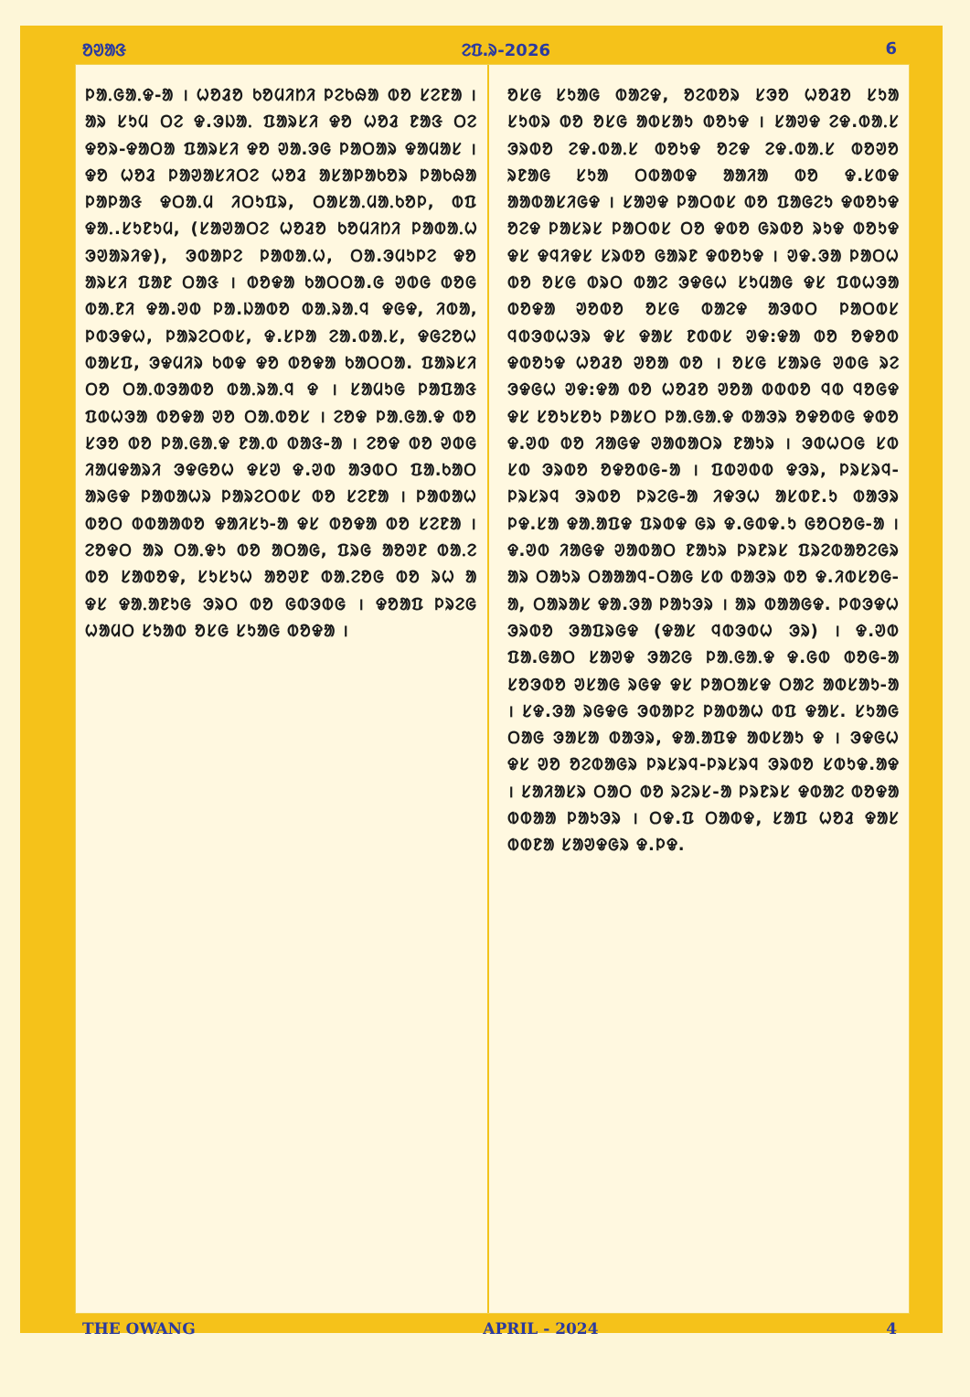ᱚᱣᱟᱝ ᱮᱯ.ᱨ-2026 6
ᱞᱟᱹᱜᱟᱹᱫ-ᱟ । ᱦᱚᱲᱚ ᱠᱚᱢᱤᱴᱤ ᱞᱮᱠᱷᱟ ᱵᱚ ᱥᱮᱱᱟ । ᱟᱨ ᱥᱩᱢ ᱛᱮ ᱫ.ᱳᱡᱟᱹ ᱯᱟᱨᱥᱤ ᱫᱚ ᱦᱚᱲ ᱱᱟᱝ ᱛᱮ ᱫᱚᱨ-ᱫᱟᱛᱟ ᱯᱟᱨᱥᱤ ᱫᱚ ᱣᱟ.ᱳᱜ ᱞᱟᱛᱟᱨ ᱫᱟᱢᱟᱥ । ᱫᱚ ᱦᱚᱲ ᱞᱟᱣᱟᱥᱤᱛᱮ ᱦᱚᱲ ᱟᱥᱟᱞᱟᱠᱚᱨ ᱞᱟᱠᱷᱟ ᱞᱟᱞᱟᱝ ᱫᱛᱟᱹᱢ ᱤᱛᱩᱯᱨ, ᱛᱟᱥᱟᱹᱢᱟᱹᱠᱚᱞ, ᱵᱯ ᱫᱟᱹ.ᱥᱩᱱᱩᱢ, (ᱥᱟᱣᱟᱛᱮ ᱦᱚᱲᱚ ᱠᱚᱢᱤᱴᱤ ᱞᱟᱵᱟᱹᱦ ᱳᱣᱟᱨᱤᱫ), ᱳᱵᱟᱞᱮ ᱞᱟᱵᱟᱹᱦ, ᱛᱟ.ᱳᱢᱩᱞᱮ ᱫᱚ ᱟᱨᱥᱤ ᱯᱟᱱ ᱛᱟᱝ । ᱵᱚᱫᱟ ᱠᱟᱛᱛᱟ.ᱜ ᱣᱵᱜ ᱵᱚᱜ ᱵᱟᱹᱱᱤ ᱫᱟ.ᱣᱵ ᱞᱟ.ᱡᱟᱵᱚ ᱵᱟᱹᱨᱟᱹᱧ ᱫᱜᱫ, ᱤᱵᱟ, ᱞᱵᱳᱫᱦ, ᱞᱟᱨᱮᱛᱵᱥ, ᱫ.ᱥᱞᱟ ᱮᱟ.ᱵᱟᱹᱥ, ᱫᱜᱮᱚᱦ ᱵᱟᱥᱯ, ᱳᱫᱢᱤᱨ ᱠᱵᱫ ᱫᱚ ᱵᱚᱫᱟ ᱠᱟᱛᱛᱟ. ᱯᱟᱨᱥᱤ ᱛᱚ ᱛᱟᱹᱵᱳᱟᱵᱚ ᱵᱟᱹᱨᱟᱹᱧ ᱫ । ᱥᱟᱢᱩᱜ ᱞᱟᱯᱟᱝ ᱯᱵᱦᱳᱟ ᱵᱚᱫᱟ ᱣᱚ ᱛᱟᱹᱵᱚᱥ । ᱮᱚᱫ ᱞᱟᱹᱜᱟᱹᱫ ᱵᱚ ᱥᱳᱚ ᱵᱚ ᱞᱟᱹᱜᱟᱹᱫ ᱱᱟᱹᱵ ᱵᱟᱝ-ᱟ । ᱮᱚᱫ ᱵᱚ ᱣᱵᱜ ᱤᱟᱢᱫᱟᱨᱤ ᱳᱫᱜᱚᱦ ᱫᱥᱣ ᱫ.ᱣᱵ ᱟᱳᱵᱛ ᱯᱟ.ᱠᱟᱛ ᱟᱨᱜᱫ ᱞᱟᱵᱟᱦᱨ ᱞᱟᱨᱮᱛᱵᱥ ᱵᱚ ᱥᱮᱱᱟ । ᱞᱟᱵᱟᱦ ᱵᱚᱛ ᱵᱵᱟᱟᱵᱚ ᱫᱟᱤᱥᱩ-ᱟ ᱫᱥ ᱵᱚᱫᱟ ᱵᱚ ᱥᱮᱱᱟ । ᱮᱚᱫᱛ ᱟᱨ ᱛᱟᱹᱫᱩ ᱵᱚ ᱟᱛᱟᱜ, ᱯᱨᱜ ᱟᱚᱣᱱ ᱵᱟᱹᱮ ᱵᱚ ᱥᱟᱵᱚᱫ, ᱥᱩᱥᱩᱦ ᱟᱚᱣᱱ ᱵᱟᱹᱮᱚᱜ ᱵᱚ ᱨᱦ ᱟ ᱫᱥ ᱫᱟᱹᱟᱱᱩᱜ ᱳᱨᱛ ᱵᱚ ᱜᱵᱳᱵᱜ । ᱫᱚᱟᱯ ᱞᱨᱮᱜ ᱦᱟᱢᱛ ᱥᱩᱟᱵ ᱚᱥᱜ ᱥᱩᱟᱜ ᱵᱚᱫᱟ ।
ᱚᱥᱜ ᱥᱩᱟᱜ ᱵᱟᱮᱫ, ᱚᱮᱵᱚᱨ ᱥᱳᱚ ᱦᱚᱲᱚ ᱥᱩᱟ ᱥᱩᱵᱨ ᱵᱚ ᱚᱥᱜ ᱟᱵᱥᱟᱩ ᱵᱚᱩᱫ । ᱥᱟᱣᱫ ᱮᱫ.ᱵᱟᱹᱥ ᱳᱨᱵᱚ ᱮᱫ.ᱵᱟᱹᱥ ᱵᱚᱩᱫ ᱚᱮᱫ ᱮᱫ.ᱵᱟᱹᱥ ᱵᱚᱣᱚ ᱨᱱᱟᱜ ᱥᱩᱟ ᱛᱵᱟᱵᱫ ᱟᱟᱤᱟ ᱵᱚ ᱫ.ᱥᱵᱫ ᱟᱟᱵᱟᱥᱤᱜᱫ । ᱥᱟᱣᱫ ᱞᱟᱛᱵᱥ ᱵᱚ ᱯᱟᱜᱮᱩ ᱫᱵᱚᱩᱫ ᱚᱮᱫ ᱞᱟᱥᱨᱥ ᱞᱟᱛᱵᱥ ᱛᱚ ᱫᱵᱚ ᱜᱨᱵᱚ ᱨᱩᱫ ᱵᱚᱩᱫ ᱫᱥ ᱫᱧᱤᱫᱥ ᱥᱨᱵᱚ ᱜᱟᱨᱱ ᱫᱵᱚᱩᱫ । ᱣᱫ.ᱳᱟ ᱞᱟᱛᱦ ᱵᱚ ᱚᱥᱜ ᱵᱨᱛ ᱵᱟᱮ ᱳᱫᱜᱦ ᱥᱩᱢᱟᱜ ᱫᱥ ᱯᱵᱦᱳᱟ ᱵᱚᱫᱟ ᱣᱚᱵᱚ ᱚᱥᱜ ᱵᱟᱮᱫ ᱟᱳᱵᱛ ᱞᱟᱛᱵᱥ ᱧᱵᱳᱵᱦᱳᱨ ᱫᱥ ᱫᱟᱥ ᱱᱵᱵᱥ ᱣᱫ:ᱫᱟ ᱵᱚ ᱚᱫᱚᱵ ᱫᱵᱚᱩᱫ ᱦᱚᱲᱚ ᱣᱚᱟ ᱵᱚ । ᱚᱥᱜ ᱥᱟᱨᱜ ᱣᱵᱜ ᱨᱮ ᱳᱫᱜᱦ ᱣᱫ:ᱫᱟ ᱵᱚ ᱦᱚᱲᱚ ᱣᱚᱟ ᱵᱵᱵᱚ ᱧᱵ ᱧᱚᱜᱫ ᱫᱥ ᱥᱚᱩᱥᱚᱩ ᱞᱟᱥᱛ ᱞᱟᱹᱜᱟᱹᱫ ᱵᱟᱳᱨ ᱚᱫᱚᱵᱜ ᱫᱵᱚ ᱫ.ᱣᱵ ᱵᱚ ᱤᱟᱜᱫ ᱣᱟᱵᱟᱛᱨ ᱱᱟᱩᱨ । ᱳᱵᱦᱛᱜ ᱥᱵ ᱥᱵ ᱳᱨᱵᱚ ᱚᱫᱚᱵᱜ-ᱟ । ᱯᱵᱣᱵᱵ ᱫᱳᱨ, ᱞᱨᱥᱨᱧ-ᱞᱨᱥᱨᱧ ᱳᱨᱵᱚ ᱞᱨᱮᱜ-ᱟ ᱤᱫᱳᱦ ᱟᱥᱵᱱ.ᱩ ᱵᱟᱳᱨ ᱞᱫ.ᱥᱟ ᱫᱟᱹᱟᱯᱫ ᱯᱨᱵᱫ ᱜᱨ ᱫ.ᱜᱵᱫ.ᱩ ᱜᱚᱛᱚᱜ-ᱟ । ᱫ.ᱣᱵ ᱤᱟᱜᱫ ᱣᱟᱵᱟᱛ ᱱᱟᱩᱨ ᱞᱨᱱᱨᱥ ᱯᱨᱮᱵᱟᱚᱮᱜᱨ ᱟᱨ ᱛᱟᱩᱨ ᱛᱟᱟᱟᱧ-ᱛᱟᱜ ᱥᱵ ᱵᱟᱳᱨ ᱵᱚ ᱫ.ᱤᱵᱥᱚᱜ-ᱟ, ᱛᱟᱨᱟᱥ ᱫᱟ.ᱳᱟ ᱞᱟᱩᱳᱨ । ᱟᱨ ᱵᱟᱟᱜᱫ. ᱞᱵᱳᱫᱦ ᱳᱨᱵᱚ ᱳᱟᱯᱨᱜᱫ (ᱫᱟᱥ ᱧᱵᱳᱵᱦ ᱳᱨ) । ᱫ.ᱣᱵ ᱯᱟ.ᱜᱟᱛ ᱥᱟᱣᱫ ᱳᱟᱮᱜ ᱞᱟᱹᱜᱟᱹᱫ ᱫ.ᱜᱵ ᱵᱚᱜ-ᱟ ᱥᱚᱳᱵᱚ ᱣᱥᱟᱜ ᱨᱜᱫ ᱫᱥ ᱞᱟᱛᱟᱥᱫ ᱛᱟᱮ ᱟᱵᱥᱟᱩ-ᱟ । ᱥᱫ.ᱳᱟ ᱨᱜᱫᱜ ᱳᱵᱟᱞᱮ ᱞᱟᱵᱟᱦ ᱵᱯ ᱫᱟᱥ. ᱥᱩᱟᱜ ᱛᱟᱜ ᱳᱟᱥᱟ ᱵᱟᱳᱨ, ᱫᱟᱹᱟᱯᱫ ᱟᱵᱥᱟᱩ ᱫ । ᱳᱫᱜᱦ ᱫᱥ ᱣᱚ ᱚᱮᱵᱟᱜᱨ ᱞᱨᱥᱨᱧ-ᱞᱨᱥᱨᱧ ᱳᱨᱵᱚ ᱥᱵᱩᱫ.ᱟᱫ । ᱥᱟᱤᱟᱥᱨ ᱛᱟᱛ ᱵᱚ ᱨᱮᱨᱥ-ᱟ ᱞᱨᱱᱨᱥ ᱫᱵᱟᱮ ᱵᱚᱫᱟ ᱵᱵᱟᱟ ᱞᱟᱩᱳᱨ । ᱛᱫ.ᱯ ᱛᱟᱵᱫ, ᱥᱟᱯ ᱦᱚᱲ ᱫᱟᱥ ᱵᱵᱱᱟ ᱥᱟᱣᱫᱜᱨ ᱫ.ᱞᱫ.
THE OWANG APRIL - 2024 4